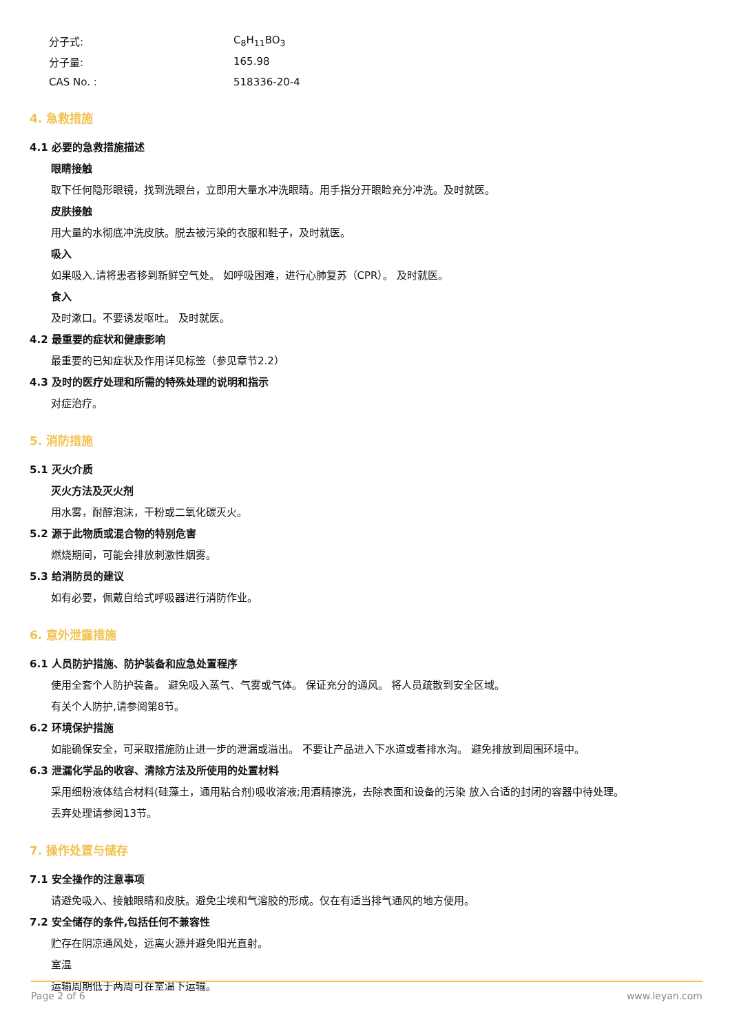分子式: C<sub>8</sub>H<sub>11</sub>BO<sub>3</sub>
分子量: 165.98
CAS No. : 518336-20-4
4. 急救措施
4.1 必要的急救措施描述
眼睛接触
取下任何隐形眼镜，找到洗眼台，立即用大量水冲洗眼睛。用手指分开眼睑充分冲洗。及时就医。
皮肤接触
用大量的水彻底冲洗皮肤。脱去被污染的衣服和鞋子，及时就医。
吸入
如果吸入,请将患者移到新鲜空气处。 如呼吸困难，进行心肺复苏（CPR）。 及时就医。
食入
及时漱口。不要诱发呕吐。 及时就医。
4.2 最重要的症状和健康影响
最重要的已知症状及作用详见标签（参见章节2.2）
4.3 及时的医疗处理和所需的特殊处理的说明和指示
对症治疗。
5. 消防措施
5.1 灭火介质
灭火方法及灭火剂
用水雾，耐醇泡沫，干粉或二氧化碳灭火。
5.2 源于此物质或混合物的特别危害
燃烧期间，可能会排放刺激性烟雾。
5.3 给消防员的建议
如有必要，佩戴自给式呼吸器进行消防作业。
6. 意外泄露措施
6.1 人员防护措施、防护装备和应急处置程序
使用全套个人防护装备。 避免吸入蒸气、气雾或气体。 保证充分的通风。 将人员疏散到安全区域。
有关个人防护,请参阅第8节。
6.2 环境保护措施
如能确保安全，可采取措施防止进一步的泄漏或溢出。 不要让产品进入下水道或者排水沟。 避免排放到周围环境中。
6.3 泄漏化学品的收容、清除方法及所使用的处置材料
采用细粉液体结合材料(硅藻土，通用粘合剂)吸收溶液;用酒精擦洗，去除表面和设备的污染 放入合适的封闭的容器中待处理。
丢弃处理请参阅13节。
7. 操作处置与储存
7.1 安全操作的注意事项
请避免吸入、接触眼睛和皮肤。避免尘埃和气溶胶的形成。仅在有适当排气通风的地方使用。
7.2 安全储存的条件,包括任何不兼容性
贮存在阴凉通风处，远离火源并避免阳光直射。
室温
运输周期低于两周可在室温下运输。
Page 2 of 6 www.leyan.com